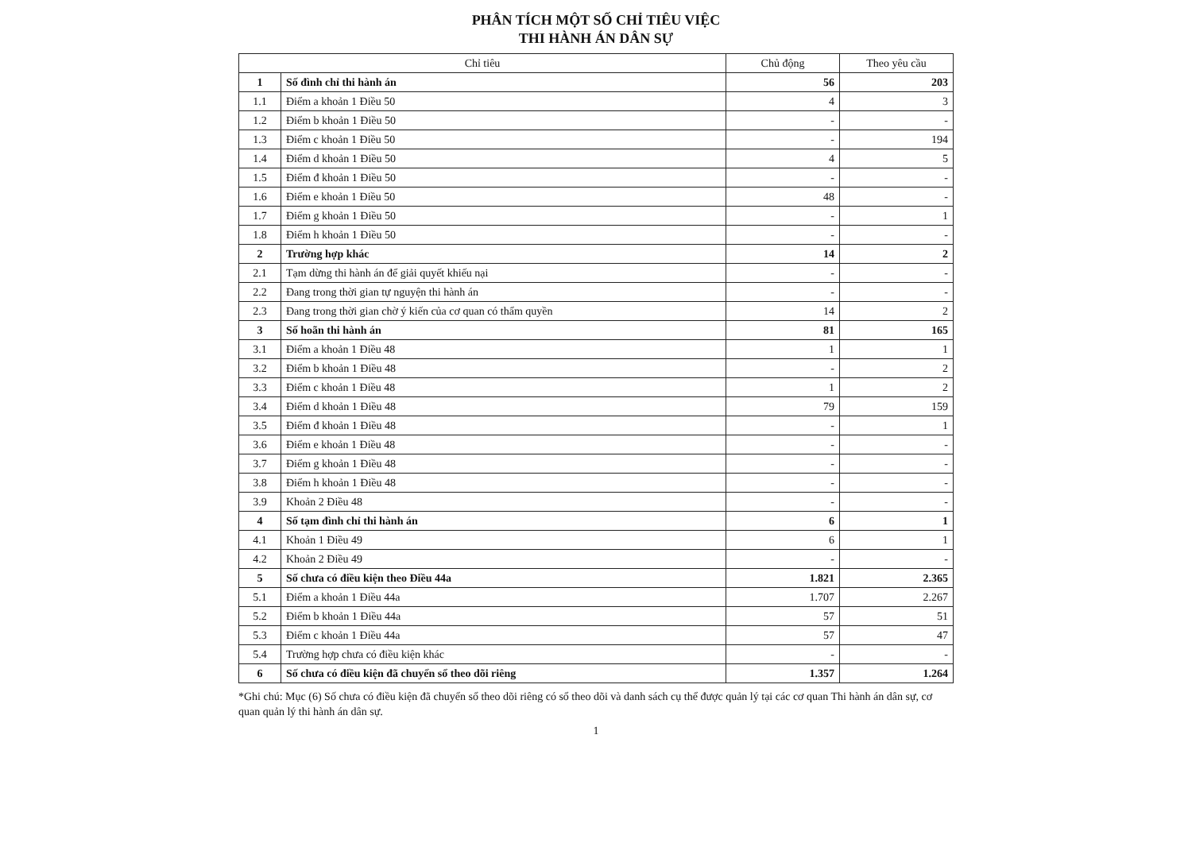PHÂN TÍCH MỘT SỐ CHỈ TIÊU VIỆC
THI HÀNH ÁN DÂN SỰ
| Chỉ tiêu | | Chủ động | Theo yêu cầu |
| --- | --- | --- | --- |
| 1 | Số đình chỉ thi hành án | 56 | 203 |
| 1.1 | Điểm a khoản 1 Điều 50 | 4 | 3 |
| 1.2 | Điểm b khoản 1 Điều 50 | - | - |
| 1.3 | Điểm c khoản 1 Điều 50 | - | 194 |
| 1.4 | Điểm d khoản 1 Điều 50 | 4 | 5 |
| 1.5 | Điểm đ khoản 1 Điều 50 | - | - |
| 1.6 | Điểm e khoản 1 Điều 50 | 48 | - |
| 1.7 | Điểm g khoản 1 Điều 50 | - | 1 |
| 1.8 | Điểm h khoản 1 Điều 50 | - | - |
| 2 | Trường hợp khác | 14 | 2 |
| 2.1 | Tạm dừng thi hành án để giải quyết khiếu nại | - | - |
| 2.2 | Đang trong thời gian tự nguyện thi hành án | - | - |
| 2.3 | Đang trong thời gian chờ ý kiến của cơ quan có thẩm quyền | 14 | 2 |
| 3 | Số hoãn thi hành án | 81 | 165 |
| 3.1 | Điểm a khoản 1 Điều 48 | 1 | 1 |
| 3.2 | Điểm b khoản 1 Điều 48 | - | 2 |
| 3.3 | Điểm c khoản 1 Điều 48 | 1 | 2 |
| 3.4 | Điểm d khoản 1 Điều 48 | 79 | 159 |
| 3.5 | Điểm đ khoản 1 Điều 48 | - | 1 |
| 3.6 | Điểm e khoản 1 Điều 48 | - | - |
| 3.7 | Điểm g khoản 1 Điều 48 | - | - |
| 3.8 | Điểm h khoản 1 Điều 48 | - | - |
| 3.9 | Khoản 2 Điều 48 | - | - |
| 4 | Số tạm đình chỉ thi hành án | 6 | 1 |
| 4.1 | Khoản 1 Điều 49 | 6 | 1 |
| 4.2 | Khoản 2 Điều 49 | - | - |
| 5 | Số chưa có điều kiện theo Điều 44a | 1.821 | 2.365 |
| 5.1 | Điểm a khoản 1 Điều 44a | 1.707 | 2.267 |
| 5.2 | Điểm b khoản 1 Điều 44a | 57 | 51 |
| 5.3 | Điểm c khoản 1 Điều 44a | 57 | 47 |
| 5.4 | Trường hợp chưa có điều kiện khác | - | - |
| 6 | Số chưa có điều kiện đã chuyển sổ theo dõi riêng | 1.357 | 1.264 |
*Ghi chú: Mục (6) Số chưa có điều kiện đã chuyển sổ theo dõi riêng có sổ theo dõi và danh sách cụ thể được quản lý tại các cơ quan Thi hành án dân sự, cơ quan quản lý thi hành án dân sự.
1